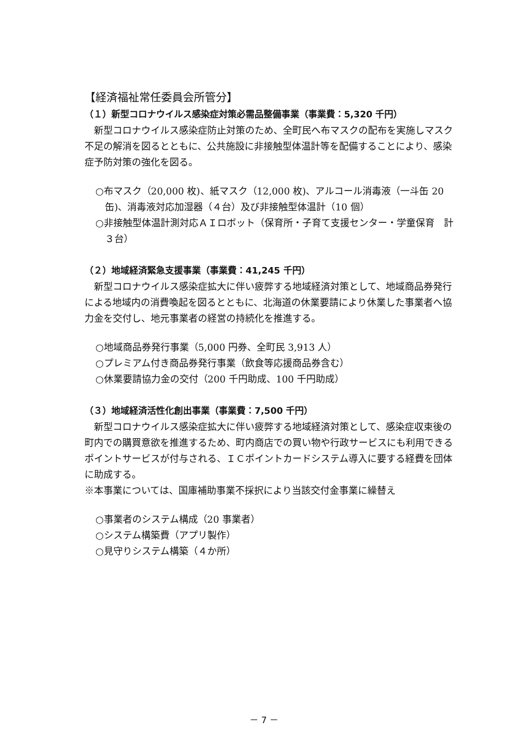【経済福祉常任委員会所管分】
（１）新型コロナウイルス感染症対策必需品整備事業（事業費：5,320 千円）
新型コロナウイルス感染症防止対策のため、全町民へ布マスクの配布を実施しマスク不足の解消を図るとともに、公共施設に非接触型体温計等を配備することにより、感染症予防対策の強化を図る。
○布マスク（20,000 枚)、紙マスク（12,000 枚)、アルコール消毒液（一斗缶 20 缶)、消毒液対応加湿器（４台）及び非接触型体温計（10 個）
○非接触型体温計測対応ＡＩロボット（保育所・子育て支援センター・学童保育　計３台）
（２）地域経済緊急支援事業（事業費：41,245 千円）
新型コロナウイルス感染症拡大に伴い疲弊する地域経済対策として、地域商品券発行による地域内の消費喚起を図るとともに、北海道の休業要請により休業した事業者へ協力金を交付し、地元事業者の経営の持続化を推進する。
○地域商品券発行事業（5,000 円券、全町民 3,913 人）
○プレミアム付き商品券発行事業（飲食等応援商品券含む）
○休業要請協力金の交付（200 千円助成、100 千円助成）
（３）地域経済活性化創出事業（事業費：7,500 千円）
新型コロナウイルス感染症拡大に伴い疲弊する地域経済対策として、感染症収束後の町内での購買意欲を推進するため、町内商店での買い物や行政サービスにも利用できるポイントサービスが付与される、ＩＣポイントカードシステム導入に要する経費を団体に助成する。
※本事業については、国庫補助事業不採択により当該交付金事業に繰替え
○事業者のシステム構成（20 事業者）
○システム構築費（アプリ製作）
○見守りシステム構築（４か所）
－ 7 －